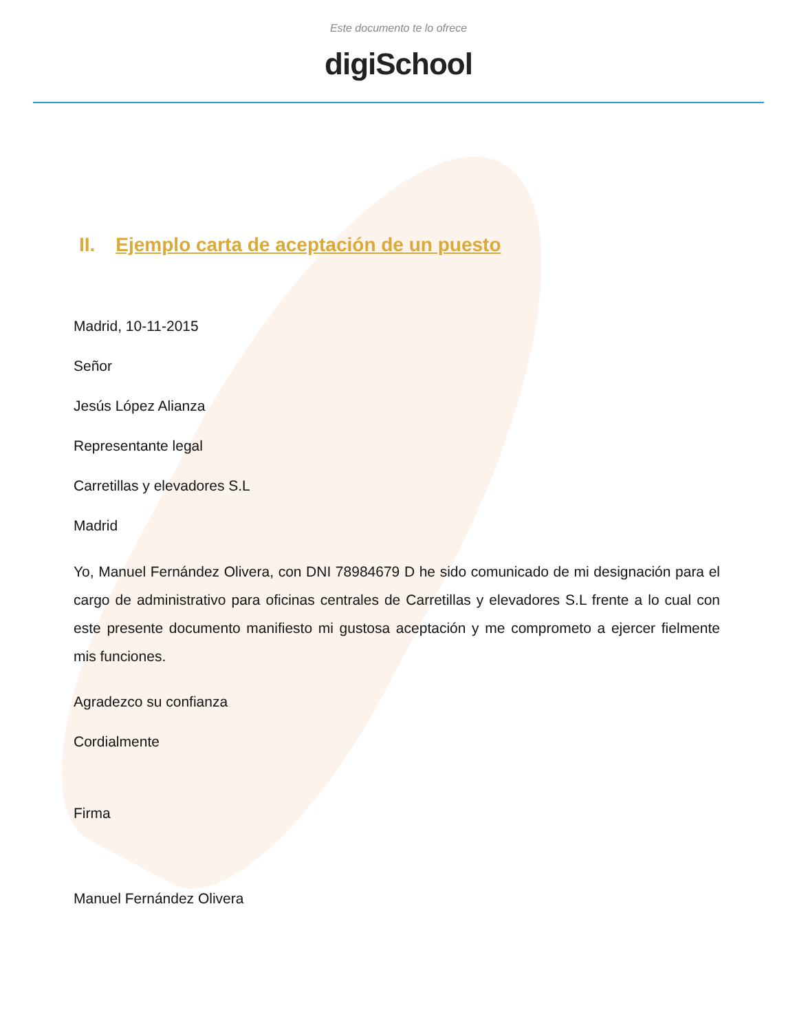Este documento te lo ofrece
digiSchool
II. Ejemplo carta de aceptación de un puesto
Madrid, 10-11-2015
Señor
Jesús López Alianza
Representante legal
Carretillas y elevadores S.L
Madrid
Yo, Manuel Fernández Olivera, con DNI 78984679 D he sido comunicado de mi designación para el cargo de administrativo para oficinas centrales de Carretillas y elevadores S.L frente a lo cual con este presente documento manifiesto mi gustosa aceptación y me comprometo a ejercer fielmente mis funciones.
Agradezco su confianza
Cordialmente
Firma
Manuel Fernández Olivera